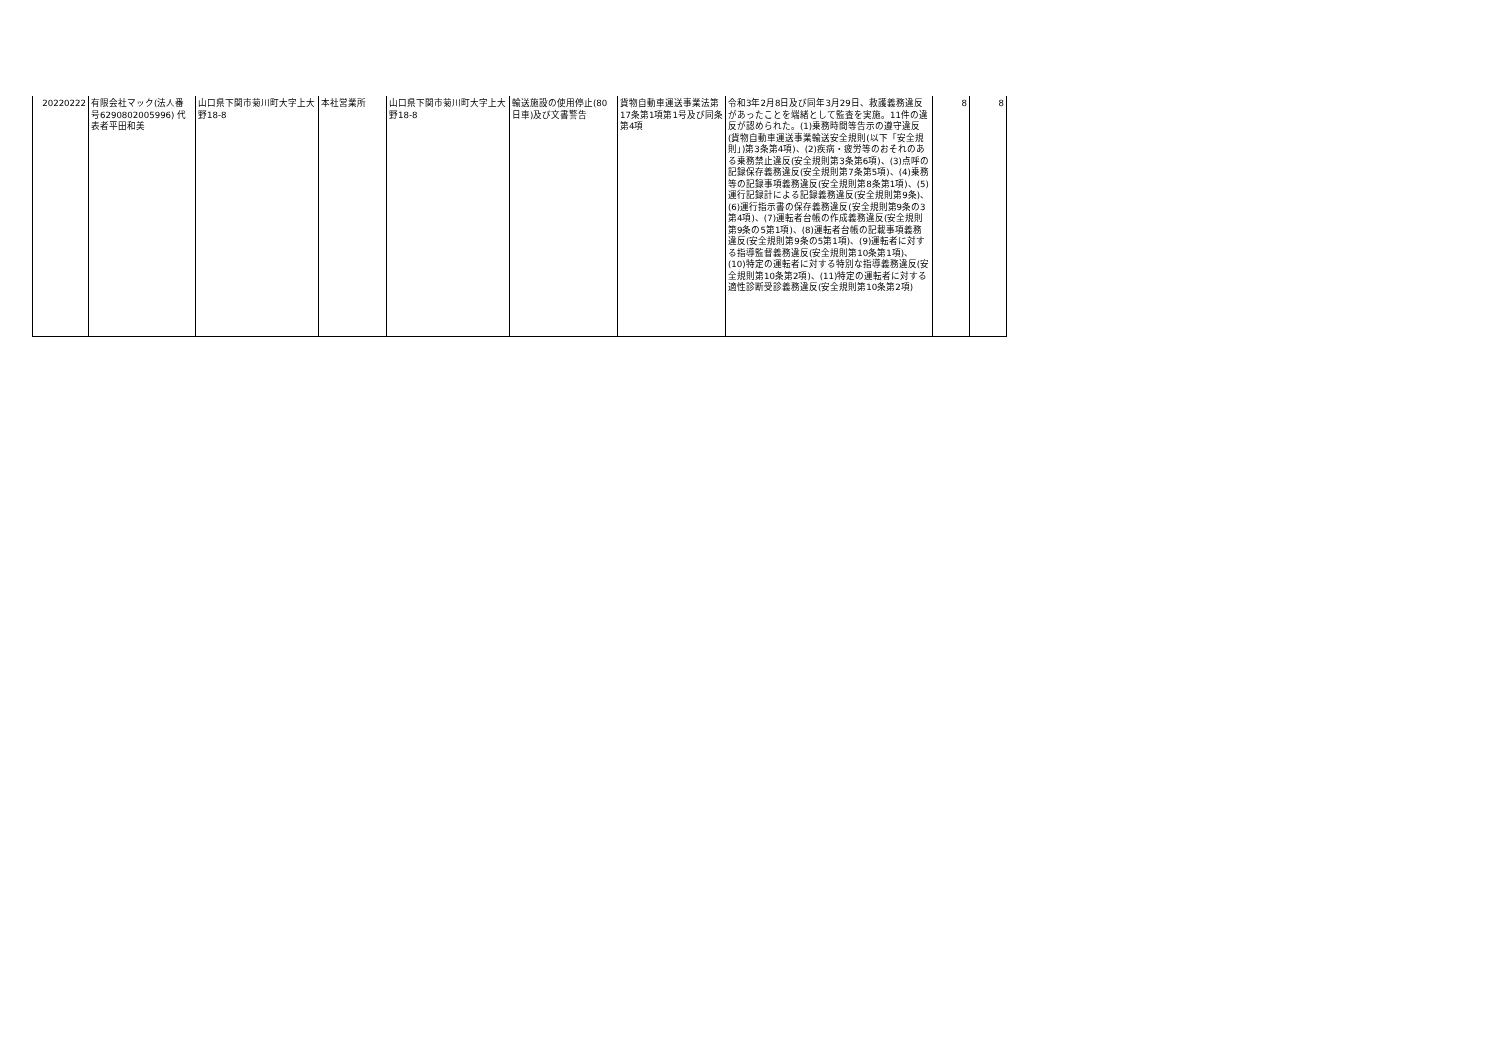| 20220222 | 有限会社マック(法人番号6290802005996) 代表者平田和美 | 山口県下関市菊川町大字上大野18-8 | 本社営業所 | 山口県下関市菊川町大字上大野18-8 | 輸送施設の使用停止(80日車)及び文書警告 | 貨物自動車運送事業法第17条第1項第1号及び同条第4項 | 令和3年2月8日及び同年3月29日、救護義務違反があったことを端緒として監査を実施。11件の違反が認められた。(1)乗務時間等告示の遵守違反(貨物自動車運送事業輸送安全規則(以下「安全規則」)第3条第4項)、(2)疾病・疲労等のおそれのある乗務禁止違反(安全規則第3条第6項)、(3)点呼の記録保存義務違反(安全規則第7条第5項)、(4)乗務等の記録事項義務違反(安全規則第8条第1項)、(5)運行記録計による記録義務違反(安全規則第9条)、(6)運行指示書の保存義務違反(安全規則第9条の3第4項)、(7)運転者台帳の作成義務違反(安全規則第9条の5第1項)、(8)運転者台帳の記載事項義務違反(安全規則第9条の5第1項)、(9)運転者に対する指導監督義務違反(安全規則第10条第1項)、(10)特定の運転者に対する特別な指導義務違反(安全規則第10条第2項)、(11)特定の運転者に対する適性診断受診義務違反(安全規則第10条第2項) | 8 | 8 |